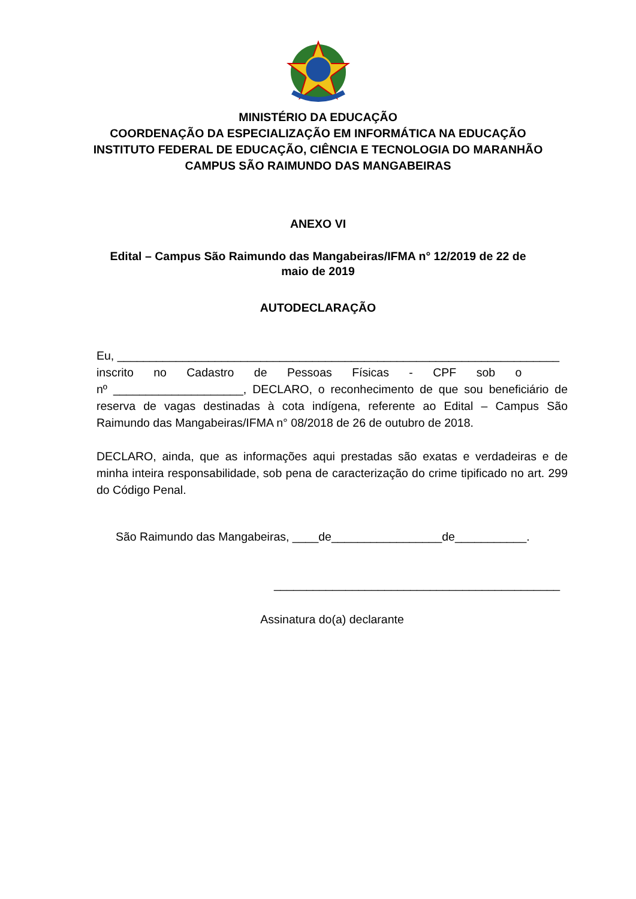MINISTÉRIO DA EDUCAÇÃO
COORDENAÇÃO DA ESPECIALIZAÇÃO EM INFORMÁTICA NA EDUCAÇÃO
INSTITUTO FEDERAL DE EDUCAÇÃO, CIÊNCIA E TECNOLOGIA DO MARANHÃO
CAMPUS SÃO RAIMUNDO DAS MANGABEIRAS
ANEXO VI
Edital – Campus São Raimundo das Mangabeiras/IFMA n° 12/2019 de 22 de
maio de 2019
AUTODECLARAÇÃO
Eu, ____________________________________________________________________
inscrito no Cadastro de Pessoas Físicas - CPF sob o
nº ____________________, DECLARO, o reconhecimento de que sou beneficiário de reserva de vagas destinadas à cota indígena, referente ao Edital – Campus São Raimundo das Mangabeiras/IFMA n° 08/2018 de 26 de outubro de 2018.
DECLARO, ainda, que as informações aqui prestadas são exatas e verdadeiras e de minha inteira responsabilidade, sob pena de caracterização do crime tipificado no art. 299 do Código Penal.
São Raimundo das Mangabeiras, ____de_________________de___________.
____________________________________________
Assinatura do(a) declarante